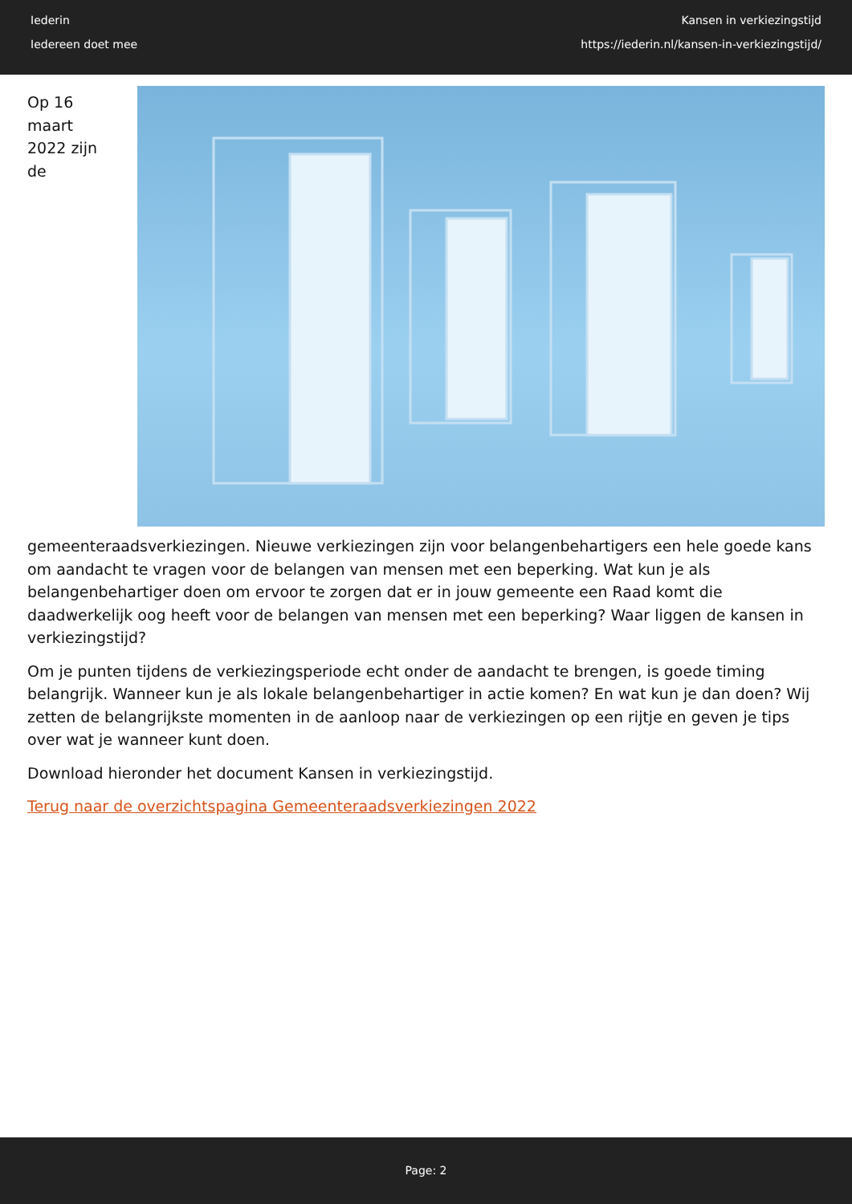Iederin
Iedereen doet mee
Kansen in verkiezingstijd
https://iederin.nl/kansen-in-verkiezingstijd/
Op 16 maart 2022 zijn de gemeenteraadsverkiezingen. Nieuwe verkiezingen zijn voor belangenbehartigers een hele goede kans om aandacht te vragen voor de belangen van mensen met een beperking. Wat kun je als belangenbehartiger doen om ervoor te zorgen dat er in jouw gemeente een Raad komt die daadwerkelijk oog heeft voor de belangen van mensen met een beperking? Waar liggen de kansen in verkiezingstijd?
Om je punten tijdens de verkiezingsperiode echt onder de aandacht te brengen, is goede timing belangrijk. Wanneer kun je als lokale belangenbehartiger in actie komen? En wat kun je dan doen? Wij zetten de belangrijkste momenten in de aanloop naar de verkiezingen op een rijtje en geven je tips over wat je wanneer kunt doen.
Download hieronder het document Kansen in verkiezingstijd.
Terug naar de overzichtspagina Gemeenteraadsverkiezingen 2022
Page: 2